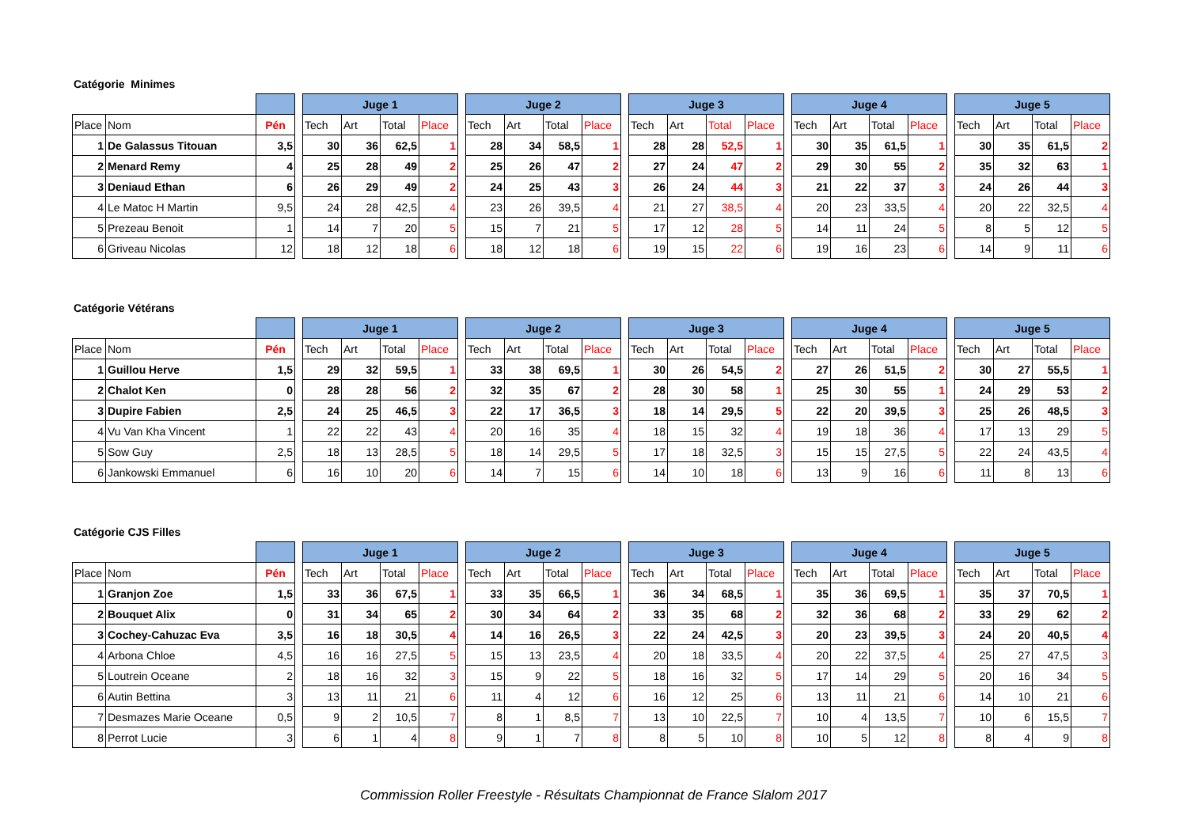Catégorie Minimes
| | | | | Juge 1 | | | | | Juge 2 | | | | | Juge 3 | | | | | Juge 4 | | | | | Juge 5 | | | |
| Place | Nom | Pén | | Tech | Art | Total | Place | | Tech | Art | Total | Place | | Tech | Art | Total | Place | | Tech | Art | Total | Place | | Tech | Art | Total | Place |
| 1 | De Galassus Titouan | 3,5 | | 30 | 36 | 62,5 | 1 | | 28 | 34 | 58,5 | 1 | | 28 | 28 | 52,5 | 1 | | 30 | 35 | 61,5 | 1 | | 30 | 35 | 61,5 | 2 |
| 2 | Menard Remy | 4 | | 25 | 28 | 49 | 2 | | 25 | 26 | 47 | 2 | | 27 | 24 | 47 | 2 | | 29 | 30 | 55 | 2 | | 35 | 32 | 63 | 1 |
| 3 | Deniaud Ethan | 6 | | 26 | 29 | 49 | 2 | | 24 | 25 | 43 | 3 | | 26 | 24 | 44 | 3 | | 21 | 22 | 37 | 3 | | 24 | 26 | 44 | 3 |
| 4 | Le Matoc H Martin | 9,5 | | 24 | 28 | 42,5 | 4 | | 23 | 26 | 39,5 | 4 | | 21 | 27 | 38,5 | 4 | | 20 | 23 | 33,5 | 4 | | 20 | 22 | 32,5 | 4 |
| 5 | Prezeau Benoit | 1 | | 14 | 7 | 20 | 5 | | 15 | 7 | 21 | 5 | | 17 | 12 | 28 | 5 | | 14 | 11 | 24 | 5 | | 8 | 5 | 12 | 5 |
| 6 | Griveau Nicolas | 12 | | 18 | 12 | 18 | 6 | | 18 | 12 | 18 | 6 | | 19 | 15 | 22 | 6 | | 19 | 16 | 23 | 6 | | 14 | 9 | 11 | 6 |
Catégorie Vétérans
| | | | | Juge 1 | | | | | Juge 2 | | | | | Juge 3 | | | | | Juge 4 | | | | | Juge 5 | | | |
| Place | Nom | Pén | | Tech | Art | Total | Place | | Tech | Art | Total | Place | | Tech | Art | Total | Place | | Tech | Art | Total | Place | | Tech | Art | Total | Place |
| 1 | Guillou Herve | 1,5 | | 29 | 32 | 59,5 | 1 | | 33 | 38 | 69,5 | 1 | | 30 | 26 | 54,5 | 2 | | 27 | 26 | 51,5 | 2 | | 30 | 27 | 55,5 | 1 |
| 2 | Chalot Ken | 0 | | 28 | 28 | 56 | 2 | | 32 | 35 | 67 | 2 | | 28 | 30 | 58 | 1 | | 25 | 30 | 55 | 1 | | 24 | 29 | 53 | 2 |
| 3 | Dupire Fabien | 2,5 | | 24 | 25 | 46,5 | 3 | | 22 | 17 | 36,5 | 3 | | 18 | 14 | 29,5 | 5 | | 22 | 20 | 39,5 | 3 | | 25 | 26 | 48,5 | 3 |
| 4 | Vu Van Kha Vincent | 1 | | 22 | 22 | 43 | 4 | | 20 | 16 | 35 | 4 | | 18 | 15 | 32 | 4 | | 19 | 18 | 36 | 4 | | 17 | 13 | 29 | 5 |
| 5 | Sow Guy | 2,5 | | 18 | 13 | 28,5 | 5 | | 18 | 14 | 29,5 | 5 | | 17 | 18 | 32,5 | 3 | | 15 | 15 | 27,5 | 5 | | 22 | 24 | 43,5 | 4 |
| 6 | Jankowski Emmanuel | 6 | | 16 | 10 | 20 | 6 | | 14 | 7 | 15 | 6 | | 14 | 10 | 18 | 6 | | 13 | 9 | 16 | 6 | | 11 | 8 | 13 | 6 |
Catégorie CJS Filles
| | | | | Juge 1 | | | | | Juge 2 | | | | | Juge 3 | | | | | Juge 4 | | | | | Juge 5 | | | |
| Place | Nom | Pén | | Tech | Art | Total | Place | | Tech | Art | Total | Place | | Tech | Art | Total | Place | | Tech | Art | Total | Place | | Tech | Art | Total | Place |
| 1 | Granjon Zoe | 1,5 | | 33 | 36 | 67,5 | 1 | | 33 | 35 | 66,5 | 1 | | 36 | 34 | 68,5 | 1 | | 35 | 36 | 69,5 | 1 | | 35 | 37 | 70,5 | 1 |
| 2 | Bouquet Alix | 0 | | 31 | 34 | 65 | 2 | | 30 | 34 | 64 | 2 | | 33 | 35 | 68 | 2 | | 32 | 36 | 68 | 2 | | 33 | 29 | 62 | 2 |
| 3 | Cochey-Cahuzac Eva | 3,5 | | 16 | 18 | 30,5 | 4 | | 14 | 16 | 26,5 | 3 | | 22 | 24 | 42,5 | 3 | | 20 | 23 | 39,5 | 3 | | 24 | 20 | 40,5 | 4 |
| 4 | Arbona Chloe | 4,5 | | 16 | 16 | 27,5 | 5 | | 15 | 13 | 23,5 | 4 | | 20 | 18 | 33,5 | 4 | | 20 | 22 | 37,5 | 4 | | 25 | 27 | 47,5 | 3 |
| 5 | Loutrein Oceane | 2 | | 18 | 16 | 32 | 3 | | 15 | 9 | 22 | 5 | | 18 | 16 | 32 | 5 | | 17 | 14 | 29 | 5 | | 20 | 16 | 34 | 5 |
| 6 | Autin Bettina | 3 | | 13 | 11 | 21 | 6 | | 11 | 4 | 12 | 6 | | 16 | 12 | 25 | 6 | | 13 | 11 | 21 | 6 | | 14 | 10 | 21 | 6 |
| 7 | Desmazes Marie Oceane | 0,5 | | 9 | 2 | 10,5 | 7 | | 8 | 1 | 8,5 | 7 | | 13 | 10 | 22,5 | 7 | | 10 | 4 | 13,5 | 7 | | 10 | 6 | 15,5 | 7 |
| 8 | Perrot Lucie | 3 | | 6 | 1 | 4 | 8 | | 9 | 1 | 7 | 8 | | 8 | 5 | 10 | 8 | | 10 | 5 | 12 | 8 | | 8 | 4 | 9 | 8 |
Commission Roller Freestyle - Résultats Championnat de France Slalom 2017